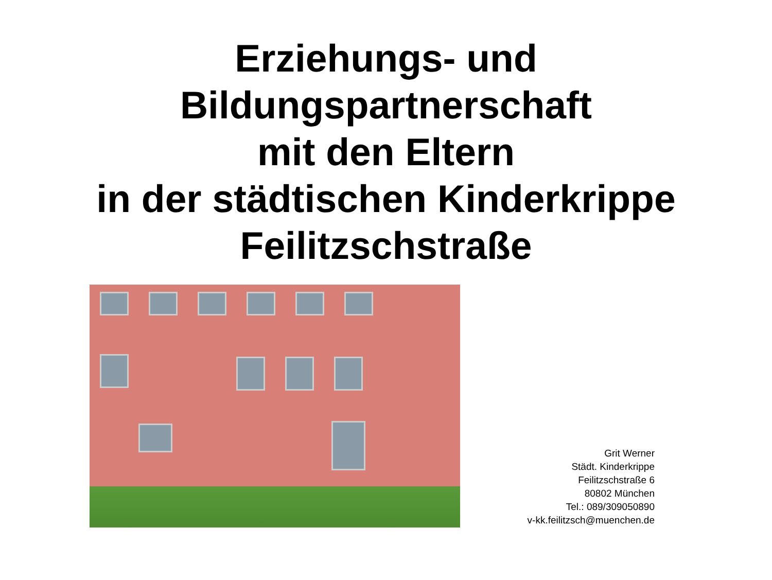Erziehungs- und
Bildungspartnerschaft
mit den Eltern
in der städtischen Kinderkrippe
Feilitzschstraße
Grit Werner
Städt. Kinderkrippe
Feilitzschstraße 6
80802 München
Tel.: 089/309050890
v-kk.feilitzsch@muenchen.de